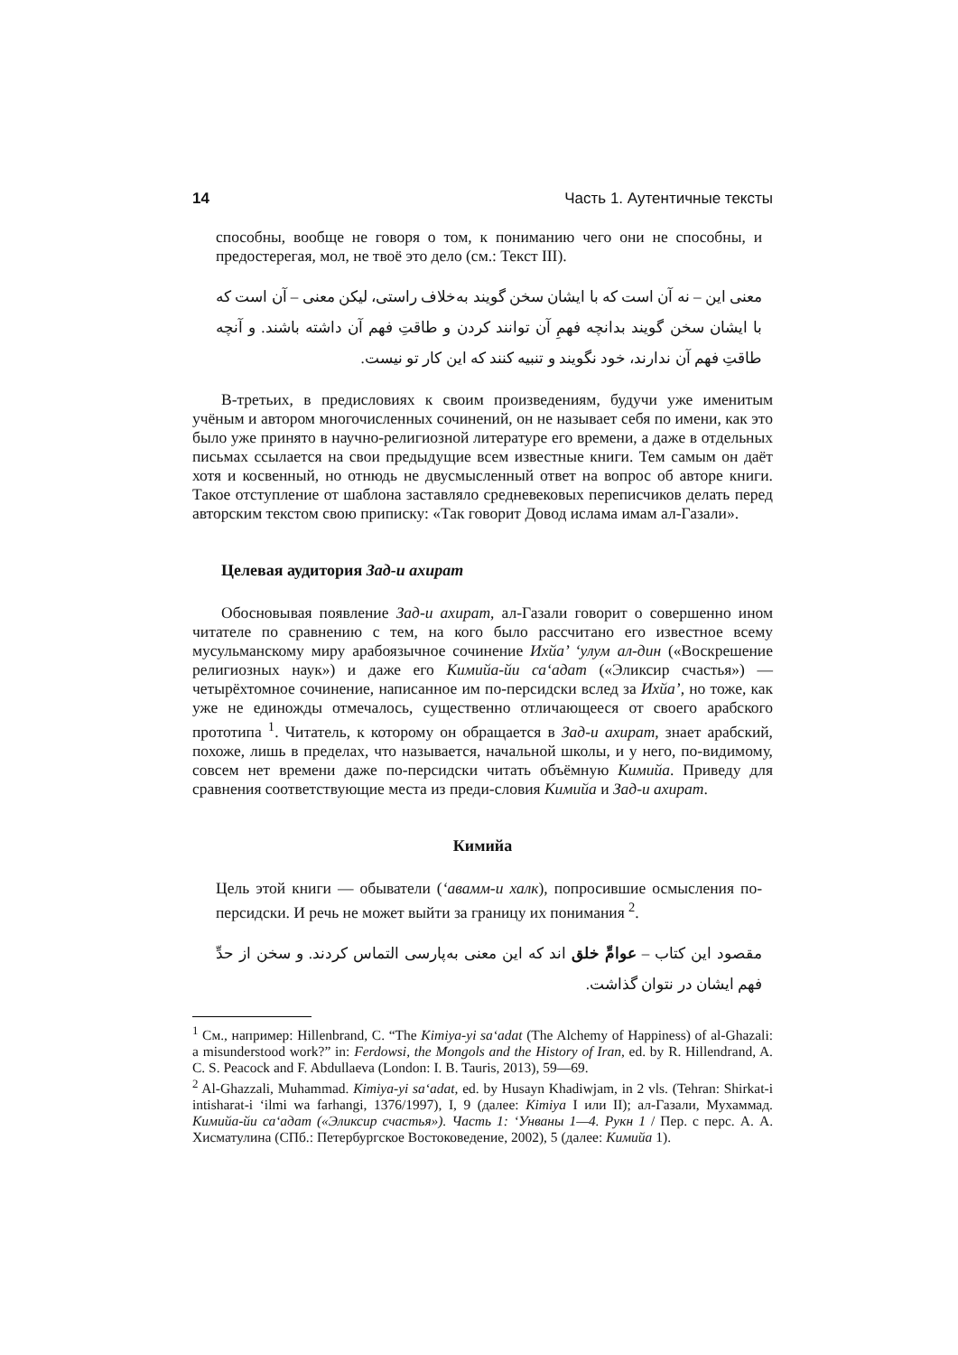14 Часть 1. Аутентичные тексты
способны, вообще не говоря о том, к пониманию чего они не способны, и предостерегая, мол, не твоё это дело (см.: Текст III).
معنی این – نه آن است که با ایشان سخن گویند به‌خلاف راستی، لیکن معنی – آن است که با ایشان سخن گویند بدانچه فهمِ آن توانند کردن و طاقتِ فهم آن داشته باشند. و آنچه طاقتِ فهم آن ندارند، خود نگویند و تنبیه کنند که این کار تو نیست.
В-третьих, в предисловиях к своим произведениям, будучи уже именитым учёным и автором многочисленных сочинений, он не называет себя по имени, как это было уже принято в научно-религиозной литературе его времени, а даже в отдельных письмах ссылается на свои предыдущие всем известные книги. Тем самым он даёт хотя и косвенный, но отнюдь не двусмысленный ответ на вопрос об авторе книги. Такое отступление от шаблона заставляло средневековых переписчиков делать перед авторским текстом свою приписку: «Так говорит Довод ислама имам ал-Газали».
Целевая аудитория Зад-и ахират
Обосновывая появление Зад-и ахират, ал-Газали говорит о совершенно ином читателе по сравнению с тем, на кого было рассчитано его известное всему мусульманскому миру арабоязычное сочинение Ихйа’ ‘улум ал-дин («Воскрешение религиозных наук») и даже его Кимийа-йи са‘адат («Эликсир счастья») — четырёхтомное сочинение, написанное им по-персидски вслед за Ихйа’, но тоже, как уже не единожды отмечалось, существенно отличающееся от своего арабского прототипа <sup>1</sup>. Читатель, к которому он обращается в Зад-и ахират, знает арабский, похоже, лишь в пределах, что называется, начальной школы, и у него, по-видимому, совсем нет времени даже по-персидски читать объёмную Кимийа. Приведу для сравнения соответствующие места из преди-словия Кимийа и Зад-и ахират.
Кимийа
Цель этой книги — обыватели (‘авамм-и халк), попросившие осмысления по-персидски. И речь не может выйти за границу их понимания <sup>2</sup>.
مقصود این کتاب – عوامِّ خلق اند که این معنی به‌پارسی التماس کردند. و سخن از حدِّ فهم ایشان در نتوان گذاشت.
<sup>1</sup> См., например: Hillenbrand, C. “The Kimiya-yi sa‘adat (The Alchemy of Happiness) of al-Ghazali: a misunderstood work?” in: Ferdowsi, the Mongols and the History of Iran, ed. by R. Hillendrand, A. C. S. Peacock and F. Abdullaeva (London: I. B. Tauris, 2013), 59—69.
<sup>2</sup> Al-Ghazzali, Muhammad. Kimiya-yi sa‘adat, ed. by Husayn Khadiwjam, in 2 vls. (Tehran: Shirkat-i intisharat-i ‘ilmi wa farhangi, 1376/1997), I, 9 (далее: Kimiya I или II); ал-Газали, Мухаммад. Кимийа-йи са‘адат («Эликсир счастья»). Часть 1: ‘Унваны 1—4. Рукн 1 / Пер. с перс. А. А. Хисматулина (СПб.: Петербургское Востоковедение, 2002), 5 (далее: Кимийа 1).